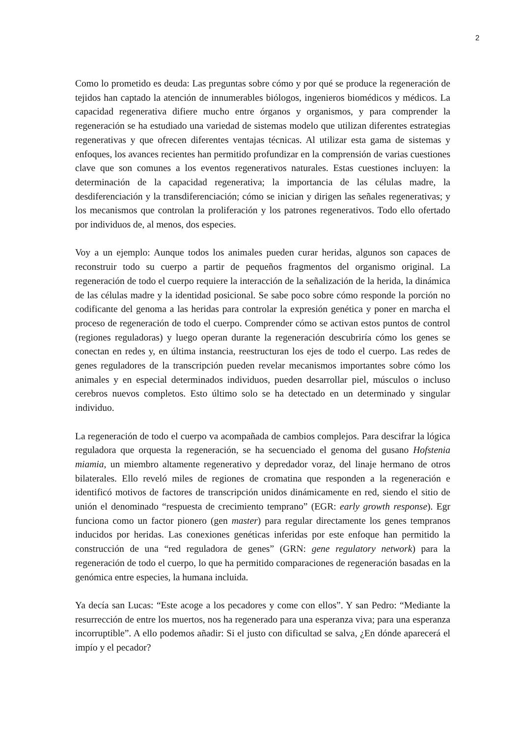2
Como lo prometido es deuda: Las preguntas sobre cómo y por qué se produce la regeneración de tejidos han captado la atención de innumerables biólogos, ingenieros biomédicos y médicos. La capacidad regenerativa difiere mucho entre órganos y organismos, y para comprender la regeneración se ha estudiado una variedad de sistemas modelo que utilizan diferentes estrategias regenerativas y que ofrecen diferentes ventajas técnicas. Al utilizar esta gama de sistemas y enfoques, los avances recientes han permitido profundizar en la comprensión de varias cuestiones clave que son comunes a los eventos regenerativos naturales. Estas cuestiones incluyen: la determinación de la capacidad regenerativa; la importancia de las células madre, la desdiferenciación y la transdiferenciación; cómo se inician y dirigen las señales regenerativas; y los mecanismos que controlan la proliferación y los patrones regenerativos. Todo ello ofertado por individuos de, al menos, dos especies.
Voy a un ejemplo: Aunque todos los animales pueden curar heridas, algunos son capaces de reconstruir todo su cuerpo a partir de pequeños fragmentos del organismo original. La regeneración de todo el cuerpo requiere la interacción de la señalización de la herida, la dinámica de las células madre y la identidad posicional. Se sabe poco sobre cómo responde la porción no codificante del genoma a las heridas para controlar la expresión genética y poner en marcha el proceso de regeneración de todo el cuerpo. Comprender cómo se activan estos puntos de control (regiones reguladoras) y luego operan durante la regeneración descubriría cómo los genes se conectan en redes y, en última instancia, reestructuran los ejes de todo el cuerpo. Las redes de genes reguladores de la transcripción pueden revelar mecanismos importantes sobre cómo los animales y en especial determinados individuos, pueden desarrollar piel, músculos o incluso cerebros nuevos completos. Esto último solo se ha detectado en un determinado y singular individuo.
La regeneración de todo el cuerpo va acompañada de cambios complejos. Para descifrar la lógica reguladora que orquesta la regeneración, se ha secuenciado el genoma del gusano Hofstenia miamia, un miembro altamente regenerativo y depredador voraz, del linaje hermano de otros bilaterales. Ello reveló miles de regiones de cromatina que responden a la regeneración e identificó motivos de factores de transcripción unidos dinámicamente en red, siendo el sitio de unión el denominado “respuesta de crecimiento temprano” (EGR: early growth response). Egr funciona como un factor pionero (gen master) para regular directamente los genes tempranos inducidos por heridas. Las conexiones genéticas inferidas por este enfoque han permitido la construcción de una “red reguladora de genes” (GRN: gene regulatory network) para la regeneración de todo el cuerpo, lo que ha permitido comparaciones de regeneración basadas en la genómica entre especies, la humana incluida.
Ya decía san Lucas: “Este acoge a los pecadores y come con ellos”. Y san Pedro: “Mediante la resurrección de entre los muertos, nos ha regenerado para una esperanza viva; para una esperanza incorruptible”. A ello podemos añadir: Si el justo con dificultad se salva, ¿En dónde aparecerá el impío y el pecador?